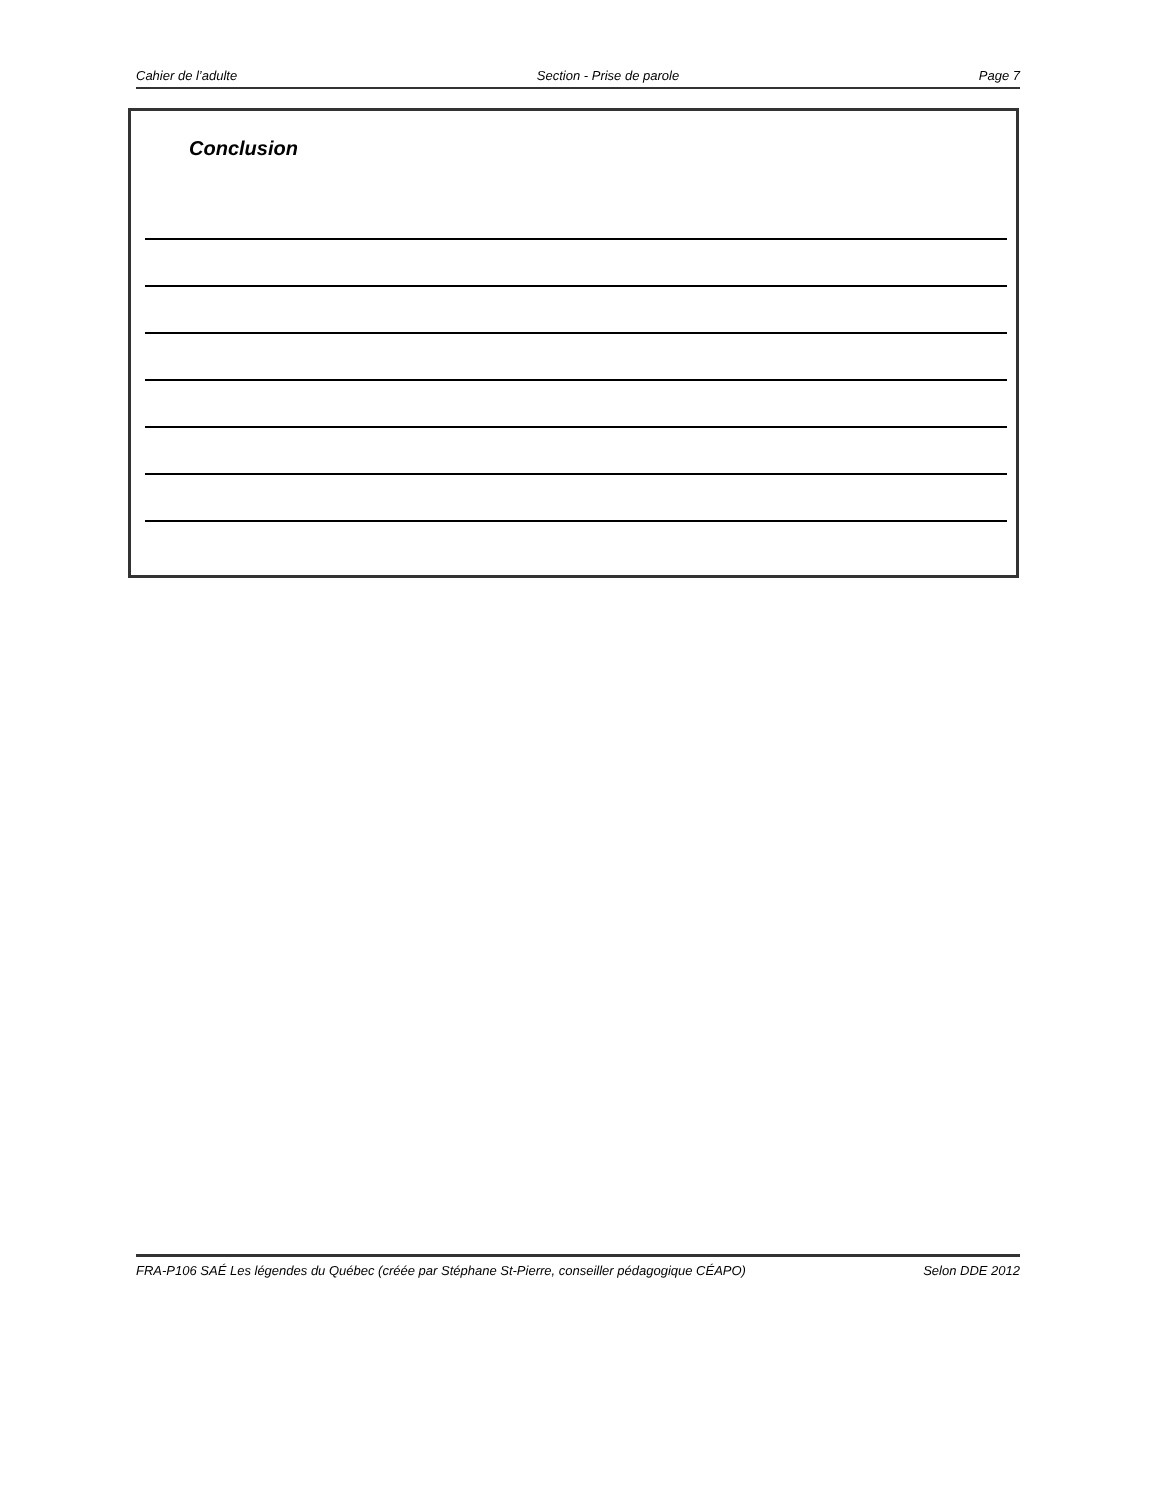Cahier de l’adulte Section - Prise de parole Page 7
Conclusion
FRA-P106 SAÉ Les légendes du Québec (créée par Stéphane St-Pierre, conseiller pédagogique CÉAPO) Selon DDE 2012